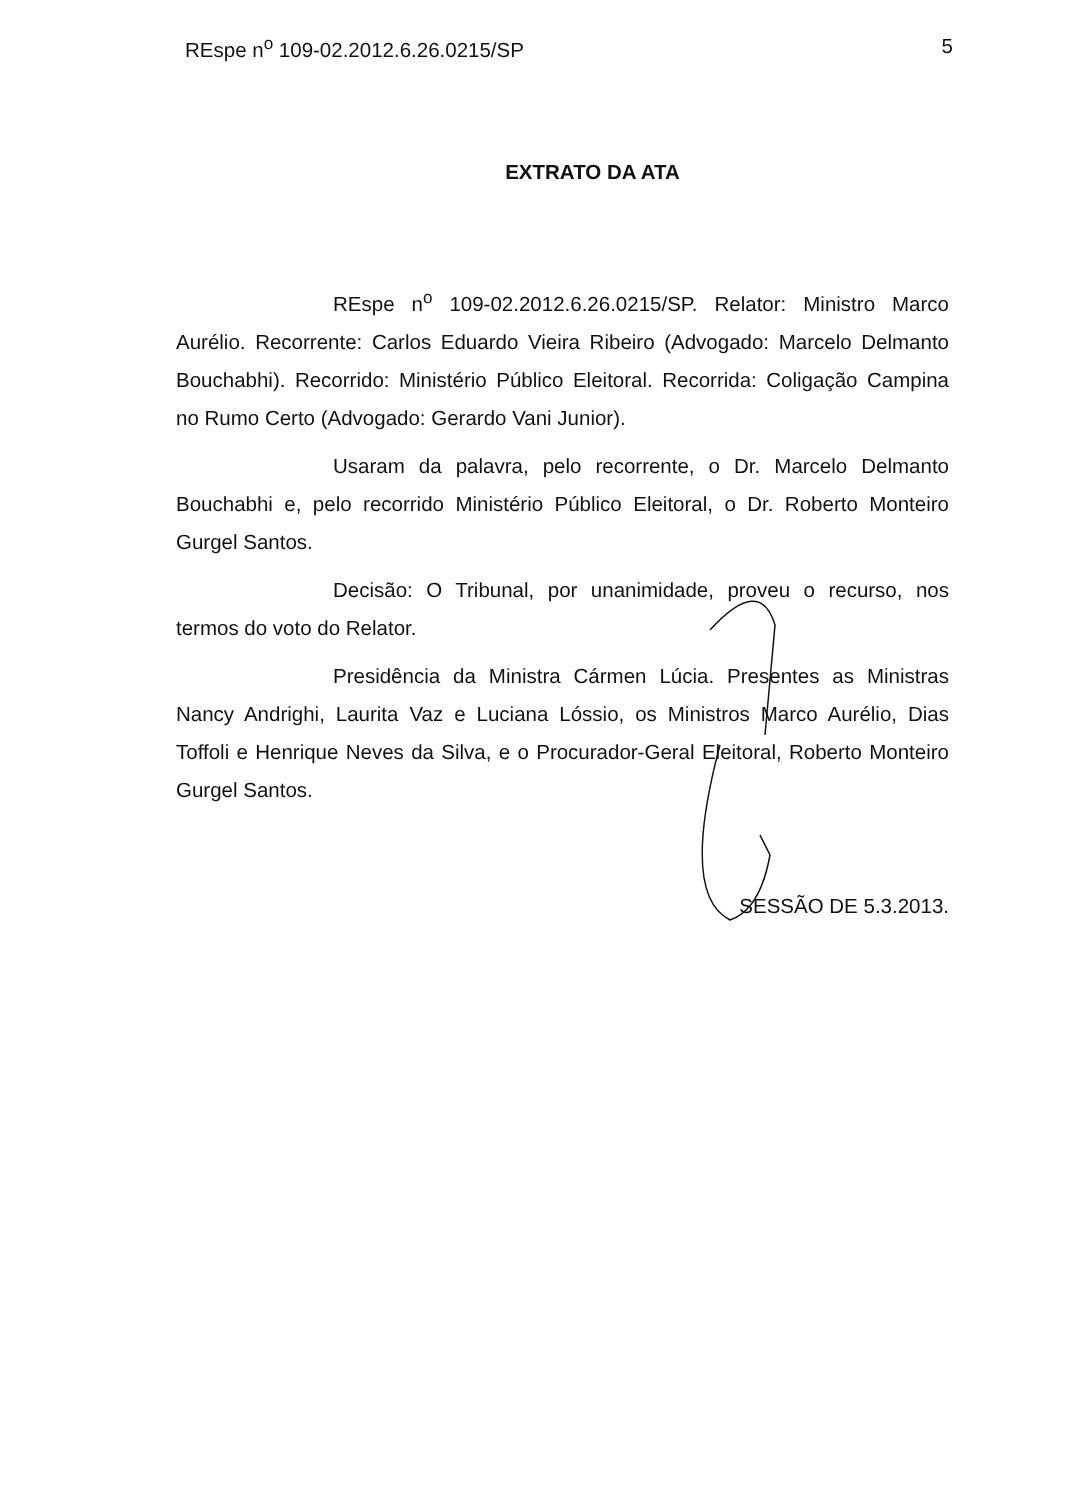REspe n<sup>o</sup> 109-02.2012.6.26.0215/SP 5
EXTRATO DA ATA
REspe n<sup>o</sup> 109-02.2012.6.26.0215/SP. Relator: Ministro Marco Aurélio. Recorrente: Carlos Eduardo Vieira Ribeiro (Advogado: Marcelo Delmanto Bouchabhi). Recorrido: Ministério Público Eleitoral. Recorrida: Coligação Campina no Rumo Certo (Advogado: Gerardo Vani Junior).
Usaram da palavra, pelo recorrente, o Dr. Marcelo Delmanto Bouchabhi e, pelo recorrido Ministério Público Eleitoral, o Dr. Roberto Monteiro Gurgel Santos.
Decisão: O Tribunal, por unanimidade, proveu o recurso, nos termos do voto do Relator.
Presidência da Ministra Cármen Lúcia. Presentes as Ministras Nancy Andrighi, Laurita Vaz e Luciana Lóssio, os Ministros Marco Aurélio, Dias Toffoli e Henrique Neves da Silva, e o Procurador-Geral Eleitoral, Roberto Monteiro Gurgel Santos.
SESSÃO DE 5.3.2013.